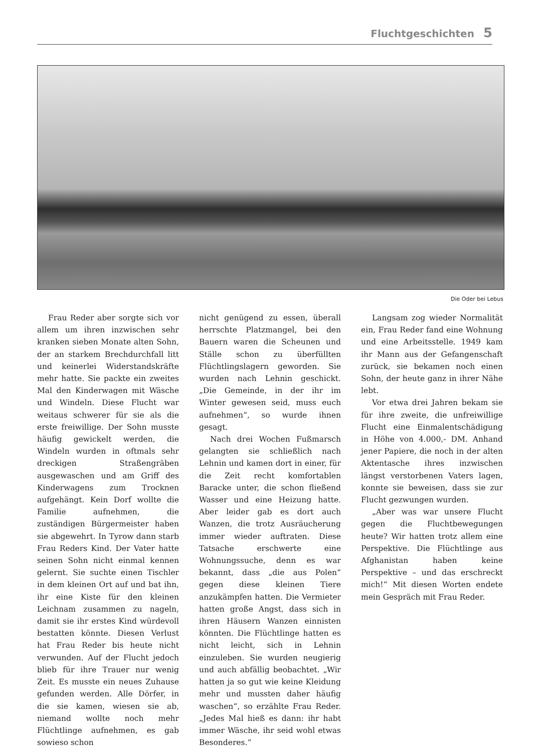Fluchtgeschichten 5
Die Oder bei Lebus
Frau Reder aber sorgte sich vor allem um ihren inzwischen sehr kranken sieben Monate alten Sohn, der an starkem Brechdurchfall litt und keinerlei Widerstandskräfte mehr hatte. Sie packte ein zweites Mal den Kinderwagen mit Wäsche und Windeln. Diese Flucht war weitaus schwerer für sie als die erste freiwillige. Der Sohn musste häufig gewickelt werden, die Windeln wurden in oftmals sehr dreckigen Straßengräben ausgewaschen und am Griff des Kinderwagens zum Trocknen aufgehängt. Kein Dorf wollte die Familie aufnehmen, die zuständigen Bürgermeister haben sie abgewehrt. In Tyrow dann starb Frau Reders Kind. Der Vater hatte seinen Sohn nicht einmal kennen gelernt. Sie suchte einen Tischler in dem kleinen Ort auf und bat ihn, ihr eine Kiste für den kleinen Leichnam zusammen zu nageln, damit sie ihr erstes Kind würdevoll bestatten könnte. Diesen Verlust hat Frau Reder bis heute nicht verwunden. Auf der Flucht jedoch blieb für ihre Trauer nur wenig Zeit. Es musste ein neues Zuhause gefunden werden. Alle Dörfer, in die sie kamen, wiesen sie ab, niemand wollte noch mehr Flüchtlinge aufnehmen, es gab sowieso schon
nicht genügend zu essen, überall herrschte Platzmangel, bei den Bauern waren die Scheunen und Ställe schon zu überfüllten Flüchtlingslagern geworden. Sie wurden nach Lehnin geschickt. „Die Gemeinde, in der ihr im Winter gewesen seid, muss euch aufnehmen“, so wurde ihnen gesagt.
Nach drei Wochen Fußmarsch gelangten sie schließlich nach Lehnin und kamen dort in einer, für die Zeit recht komfortablen Baracke unter, die schon fließend Wasser und eine Heizung hatte. Aber leider gab es dort auch Wanzen, die trotz Ausräucherung immer wieder auftraten. Diese Tatsache erschwerte eine Wohnungssuche, denn es war bekannt, dass „die aus Polen“ gegen diese kleinen Tiere anzukämpfen hatten. Die Vermieter hatten große Angst, dass sich in ihren Häusern Wanzen einnisten könnten. Die Flüchtlinge hatten es nicht leicht, sich in Lehnin einzuleben. Sie wurden neugierig und auch abfällig beobachtet. „Wir hatten ja so gut wie keine Kleidung mehr und mussten daher häufig waschen“, so erzählte Frau Reder. „Jedes Mal hieß es dann: ihr habt immer Wäsche, ihr seid wohl etwas Besonderes.“
Langsam zog wieder Normalität ein, Frau Reder fand eine Wohnung und eine Arbeitsstelle. 1949 kam ihr Mann aus der Gefangenschaft zurück, sie bekamen noch einen Sohn, der heute ganz in ihrer Nähe lebt.
Vor etwa drei Jahren bekam sie für ihre zweite, die unfreiwillige Flucht eine Einmalentschädigung in Höhe von 4.000,- DM. Anhand jener Papiere, die noch in der alten Aktentasche ihres inzwischen längst verstorbenen Vaters lagen, konnte sie beweisen, dass sie zur Flucht gezwungen wurden.
„Aber was war unsere Flucht gegen die Fluchtbewegungen heute? Wir hatten trotz allem eine Perspektive. Die Flüchtlinge aus Afghanistan haben keine Perspektive – und das erschreckt mich!“ Mit diesen Worten endete mein Gespräch mit Frau Reder.